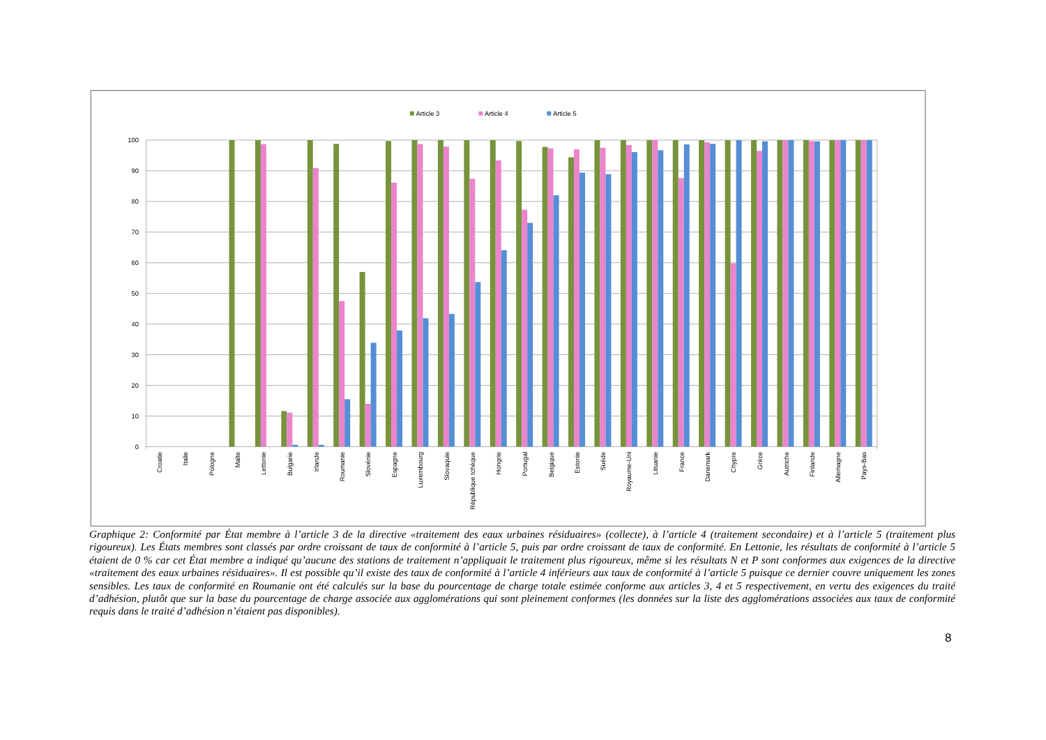Article 3
Article 4
Article 5
100
90
80
70
60
50
40
30
20
10
0
Croatie
Italie
Pologne
Malte
Lettonie
Bulgarie
Irlande
Roumanie
Slovénie
Espagne
Luxembourg
Slovaquie
République tchèque
Hongrie
Portugal
Belgique
Estonie
Suède
Royaume-Uni
Lituanie
France
Danemark
Chypre
Grèce
Autriche
Finlande
Allemagne
Pays-Bas
Graphique 2: Conformité par État membre à l’article 3 de la directive «traitement des eaux urbaines résiduaires» (collecte), à l’article 4 (traitement secondaire) et à l’article 5 (traitement plus rigoureux). Les États membres sont classés par ordre croissant de taux de conformité à l’article 5, puis par ordre croissant de taux de conformité. En Lettonie, les résultats de conformité à l’article 5 étaient de 0 % car cet État membre a indiqué qu’aucune des stations de traitement n’appliquait le traitement plus rigoureux, même si les résultats N et P sont conformes aux exigences de la directive «traitement des eaux urbaines résiduaires». Il est possible qu’il existe des taux de conformité à l’article 4 inférieurs aux taux de conformité à l’article 5 puisque ce dernier couvre uniquement les zones sensibles. Les taux de conformité en Roumanie ont été calculés sur la base du pourcentage de charge totale estimée conforme aux articles 3, 4 et 5 respectivement, en vertu des exigences du traité d’adhésion, plutôt que sur la base du pourcentage de charge associée aux agglomérations qui sont pleinement conformes (les données sur la liste des agglomérations associées aux taux de conformité requis dans le traité d’adhésion n’étaient pas disponibles).
8